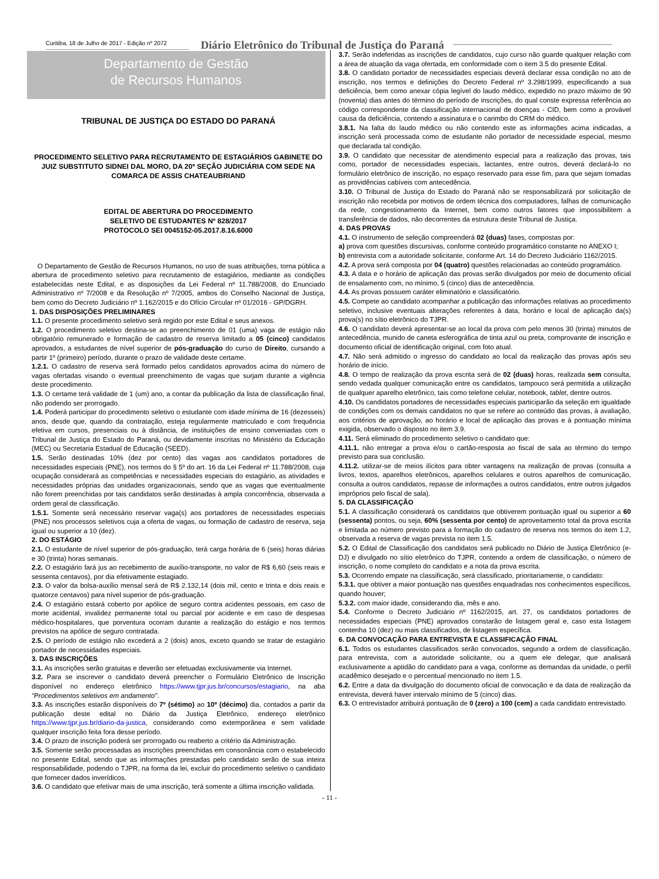Curitiba, 18 de Julho de 2017 - Edição nº 2072
Diário Eletrônico do Tribunal de Justiça do Paraná
Departamento de Gestão
de Recursos Humanos
TRIBUNAL DE JUSTIÇA DO ESTADO DO PARANÁ
PROCEDIMENTO SELETIVO PARA RECRUTAMENTO DE ESTAGIÁRIOS GABINETE DO JUIZ SUBSTITUTO SIDNEI DAL MORO, DA 20ª SEÇÃO JUDICIÁRIA COM SEDE NA COMARCA DE ASSIS CHATEAUBRIAND
EDITAL DE ABERTURA DO PROCEDIMENTO
SELETIVO DE ESTUDANTES Nº 828/2017
PROTOCOLO SEI 0045152-05.2017.8.16.6000
O Departamento de Gestão de Recursos Humanos, no uso de suas atribuições, torna pública a abertura de procedimento seletivo para recrutamento de estagiários, mediante as condições estabelecidas neste Edital, e as disposições da Lei Federal nº 11.788/2008, do Enunciado Administrativo nº 7/2008 e da Resolução nº 7/2005, ambos do Conselho Nacional de Justiça, bem como do Decreto Judiciário nº 1.162/2015 e do Ofício Circular nº 01/2016 - GP/DGRH.
1. DAS DISPOSIÇÕES PRELIMINARES
1.1. O presente procedimento seletivo será regido por este Edital e seus anexos.
1.2. O procedimento seletivo destina-se ao preenchimento de 01 (uma) vaga de estágio não obrigatório remunerado e formação de cadastro de reserva limitado a 05 (cinco) candidatos aprovados, a estudantes de nível superior de pós-graduação do curso de Direito, cursando a partir 1º (primeiro) período, durante o prazo de validade deste certame.
1.2.1. O cadastro de reserva será formado pelos candidatos aprovados acima do número de vagas ofertadas visando o eventual preenchimento de vagas que surjam durante a vigência deste procedimento.
1.3. O certame terá validade de 1 (um) ano, a contar da publicação da lista de classificação final, não podendo ser prorrogado.
1.4. Poderá participar do procedimento seletivo o estudante com idade mínima de 16 (dezesseis) anos, desde que, quando da contratação, esteja regularmente matriculado e com frequência efetiva em cursos, presenciais ou à distância, de instituições de ensino conveniadas com o Tribunal de Justiça do Estado do Paraná, ou devidamente inscritas no Ministério da Educação (MEC) ou Secretaria Estadual de Educação (SEED).
1.5. Serão destinadas 10% (dez por cento) das vagas aos candidatos portadores de necessidades especiais (PNE), nos termos do § 5º do art. 16 da Lei Federal nº 11.788/2008, cuja ocupação considerará as competências e necessidades especiais do estagiário, as atividades e necessidades próprias das unidades organizacionais, sendo que as vagas que eventualmente não forem preenchidas por tais candidatos serão destinadas à ampla concorrência, observada a ordem geral de classificação.
1.5.1. Somente será necessário reservar vaga(s) aos portadores de necessidades especiais (PNE) nos processos seletivos cuja a oferta de vagas, ou formação de cadastro de reserva, seja igual ou superior a 10 (dez).
2. DO ESTÁGIO
2.1. O estudante de nível superior de pós-graduação, terá carga horária de 6 (seis) horas diárias e 30 (trinta) horas semanais.
2.2. O estagiário fará jus ao recebimento de auxílio-transporte, no valor de R$ 6,60 (seis reais e sessenta centavos), por dia efetivamente estagiado.
2.3. O valor da bolsa-auxílio mensal será de R$ 2.132,14 (dois mil, cento e trinta e dois reais e quatorze centavos) para nível superior de pós-graduação.
2.4. O estagiário estará coberto por apólice de seguro contra acidentes pessoais, em caso de morte acidental, invalidez permanente total ou parcial por acidente e em caso de despesas médico-hospitalares, que porventura ocorram durante a realização do estágio e nos termos previstos na apólice de seguro contratada.
2.5. O período de estágio não excederá a 2 (dois) anos, exceto quando se tratar de estagiário portador de necessidades especiais.
3. DAS INSCRIÇÕES
3.1. As inscrições serão gratuitas e deverão ser efetuadas exclusivamente via Internet.
3.2. Para se inscrever o candidato deverá preencher o Formulário Eletrônico de Inscrição disponível no endereço eletrônico https://www.tjpr.jus.br/concursos/estagiario, na aba "Procedimentos seletivos em andamento".
3.3. As inscrições estarão disponíveis do 7º (sétimo) ao 10º (décimo) dia, contados a partir da publicação deste edital no Diário da Justiça Eletrônico, endereço eletrônico https://www.tjpr.jus.br/diario-da-justica, considerando como extemporânea e sem validade qualquer inscrição feita fora desse período.
3.4. O prazo de inscrição poderá ser prorrogado ou reaberto a critério da Administração.
3.5. Somente serão processadas as inscrições preenchidas em consonância com o estabelecido no presente Edital, sendo que as informações prestadas pelo candidato serão de sua inteira responsabilidade, podendo o TJPR, na forma da lei, excluir do procedimento seletivo o candidato que fornecer dados inverídicos.
3.6. O candidato que efetivar mais de uma inscrição, terá somente a última inscrição validada.
3.7. Serão indeferidas as inscrições de candidatos, cujo curso não guarde qualquer relação com a área de atuação da vaga ofertada, em conformidade com o item 3.5 do presente Edital.
3.8. O candidato portador de necessidades especiais deverá declarar essa condição no ato de inscrição, nos termos e definições do Decreto Federal nº 3.298/1999, especificando a sua deficiência, bem como anexar cópia legível do laudo médico, expedido no prazo máximo de 90 (noventa) dias antes do término do período de inscrições, do qual conste expressa referência ao código correspondente da classificação internacional de doenças - CID, bem como a provável causa da deficiência, contendo a assinatura e o carimbo do CRM do médico.
3.8.1. Na falta do laudo médico ou não contendo este as informações acima indicadas, a inscrição será processada como de estudante não portador de necessidade especial, mesmo que declarada tal condição.
3.9. O candidato que necessitar de atendimento especial para a realização das provas, tais como, portador de necessidades especiais, lactantes, entre outros, deverá declará-lo no formulário eletrônico de inscrição, no espaço reservado para esse fim, para que sejam tomadas as providências cabíveis com antecedência.
3.10. O Tribunal de Justiça do Estado do Paraná não se responsabilizará por solicitação de inscrição não recebida por motivos de ordem técnica dos computadores, falhas de comunicação da rede, congestionamento da Internet, bem como outros fatores que impossibilitem a transferência de dados, não decorrentes da estrutura deste Tribunal de Justiça.
4. DAS PROVAS
4.1. O instrumento de seleção compreenderá 02 (duas) fases, compostas por:
a) prova com questões discursivas, conforme conteúdo programático constante no ANEXO I;
b) entrevista com a autoridade solicitante, conforme Art. 14 do Decreto Judiciário 1162/2015.
4.2. A prova será composta por 04 (quatro) questões relacionadas ao conteúdo programático.
4.3. A data e o horário de aplicação das provas serão divulgados por meio de documento oficial de ensalamento com, no mínimo, 5 (cinco) dias de antecedência.
4.4. As provas possuem caráter eliminatório e classificatório.
4.5. Compete ao candidato acompanhar a publicação das informações relativas ao procedimento seletivo, inclusive eventuais alterações referentes à data, horário e local de aplicação da(s) prova(s) no sítio eletrônico do TJPR.
4.6. O candidato deverá apresentar-se ao local da prova com pelo menos 30 (trinta) minutos de antecedência, munido de caneta esferográfica de tinta azul ou preta, comprovante de inscrição e documento oficial de identificação original, com foto atual.
4.7. Não será admitido o ingresso do candidato ao local da realização das provas após seu horário de início.
4.8. O tempo de realização da prova escrita será de 02 (duas) horas, realizada sem consulta, sendo vedada qualquer comunicação entre os candidatos, tampouco será permitida a utilização de qualquer aparelho eletrônico, tais como telefone celular, notebook, tablet, dentre outros.
4.10. Os candidatos portadores de necessidades especiais participarão da seleção em igualdade de condições com os demais candidatos no que se refere ao conteúdo das provas, à avaliação, aos critérios de aprovação, ao horário e local de aplicação das provas e à pontuação mínima exigida, observado o disposto no item 3.9.
4.11. Será eliminado do procedimento seletivo o candidato que:
4.11.1. não entregar a prova e/ou o cartão-resposta ao fiscal de sala ao término do tempo previsto para sua conclusão.
4.11.2. utilizar-se de meios ilícitos para obter vantagens na realização de provas (consulta a livros, textos, aparelhos eletrônicos, aparelhos celulares e outros aparelhos de comunicação, consulta a outros candidatos, repasse de informações a outros candidatos, entre outros julgados impróprios pelo fiscal de sala).
5. DA CLASSIFICAÇÃO
5.1. A classificação considerará os candidatos que obtiverem pontuação igual ou superior a 60 (sessenta) pontos, ou seja, 60% (sessenta por cento) de aproveitamento total da prova escrita e limitada ao número previsto para a formação do cadastro de reserva nos termos do item 1.2, observada a reserva de vagas prevista no item 1.5.
5.2. O Edital de Classificação dos candidatos será publicado no Diário de Justiça Eletrônico (e-DJ) e divulgado no sítio eletrônico do TJPR, contendo a ordem de classificação, o número de inscrição, o nome completo do candidato e a nota da prova escrita.
5.3. Ocorrendo empate na classificação, será classificado, prioritariamente, o candidato:
5.3.1. que obtiver a maior pontuação nas questões enquadradas nos conhecimentos específicos, quando houver;
5.3.2. com maior idade, considerando dia, mês e ano.
5.4. Conforme o Decreto Judiciário nº 1162/2015, art. 27, os candidatos portadores de necessidades especiais (PNE) aprovados constarão de listagem geral e, caso esta listagem contenha 10 (dez) ou mais classificados, de listagem específica.
6. DA CONVOCAÇÃO PARA ENTREVISTA E CLASSIFICAÇÃO FINAL
6.1. Todos os estudantes classificados serão convocados, segundo a ordem de classificação, para entrevista, com a autoridade solicitante, ou a quem ele delegar, que analisará exclusivamente a aptidão do candidato para a vaga, conforme as demandas da unidade, o perfil acadêmico desejado e o percentual mencionado no item 1.5.
6.2. Entre a data da divulgação do documento oficial de convocação e da data de realização da entrevista, deverá haver intervalo mínimo de 5 (cinco) dias.
6.3. O entrevistador atribuirá pontuação de 0 (zero) a 100 (cem) a cada candidato entrevistado.
- 11 -